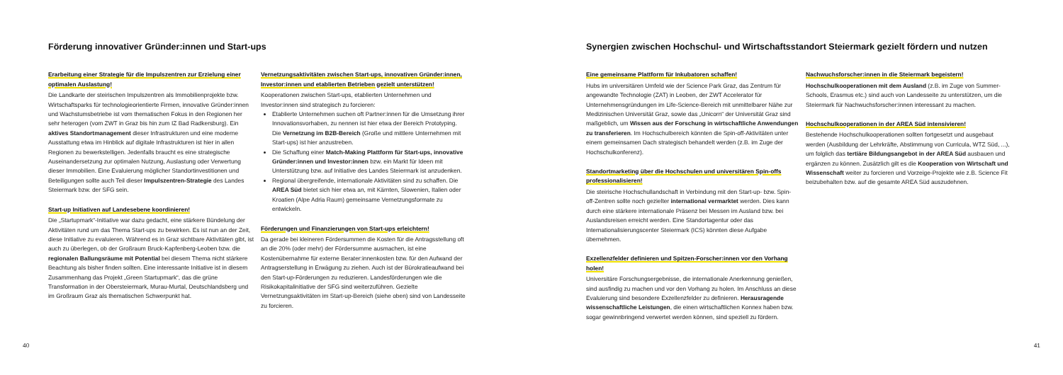Förderung innovativer Gründer:innen und Start-ups
Erarbeitung einer Strategie für die Impulszentren zur Erzielung einer optimalen Auslastung!
Die Landkarte der steirischen Impulszentren als Immobilienprojekte bzw. Wirtschaftsparks für technologieorientierte Firmen, innovative Gründer:innen und Wachstumsbetriebe ist vom thematischen Fokus in den Regionen her sehr heterogen (vom ZWT in Graz bis hin zum IZ Bad Radkersburg). Ein aktives Standortmanagement dieser Infrastrukturen und eine moderne Ausstattung etwa im Hinblick auf digitale Infrastrukturen ist hier in allen Regionen zu bewerkstelligen. Jedenfalls braucht es eine strategische Auseinandersetzung zur optimalen Nutzung, Auslastung oder Verwertung dieser Immobilien. Eine Evaluierung möglicher Standortinvestitionen und Beteiligungen sollte auch Teil dieser Impulszentren-Strategie des Landes Steiermark bzw. der SFG sein.
Start-up Initiativen auf Landesebene koordinieren!
Die „Startupmark“-Initiative war dazu gedacht, eine stärkere Bündelung der Aktivitäten rund um das Thema Start-ups zu bewirken. Es ist nun an der Zeit, diese Initiative zu evaluieren. Während es in Graz sichtbare Aktivitäten gibt, ist auch zu überlegen, ob der Großraum Bruck-Kapfenberg-Leoben bzw. die regionalen Ballungsräume mit Potential bei diesem Thema nicht stärkere Beachtung als bisher finden sollten. Eine interessante Initiative ist in diesem Zusammenhang das Projekt „Green Startupmark“, das die grüne Transformation in der Obersteiermark, Murau-Murtal, Deutschlandsberg und im Großraum Graz als thematischen Schwerpunkt hat.
Vernetzungsaktivitäten zwischen Start-ups, innovativen Gründer:innen, Investor:innen und etablierten Betrieben gezielt unterstützen!
Kooperationen zwischen Start-ups, etablierten Unternehmen und Investor:innen sind strategisch zu forcieren:
Etablierte Unternehmen suchen oft Partner:innen für die Umsetzung ihrer Innovationsvorhaben, zu nennen ist hier etwa der Bereich Prototyping. Die Vernetzung im B2B-Bereich (Große und mittlere Unternehmen mit Start-ups) ist hier anzustreben.
Die Schaffung einer Match-Making Plattform für Start-ups, innovative Gründer:innen und Investor:innen bzw. ein Markt für Ideen mit Unterstützung bzw. auf Initiative des Landes Steiermark ist anzudenken.
Regional übergreifende, internationale Aktivitäten sind zu schaffen. Die AREA Süd bietet sich hier etwa an, mit Kärnten, Slowenien, Italien oder Kroatien (Alpe Adria Raum) gemeinsame Vernetzungsformate zu entwickeln.
Förderungen und Finanzierungen von Start-ups erleichtern!
Da gerade bei kleineren Fördersummen die Kosten für die Antragsstellung oft an die 20% (oder mehr) der Fördersumme ausmachen, ist eine Kostenübernahme für externe Berater:innenkosten bzw. für den Aufwand der Antragserstellung in Erwägung zu ziehen. Auch ist der Bürokratieaufwand bei den Start-up-Förderungen zu reduzieren. Landesförderungen wie die Risikokapitalinitiative der SFG sind weiterzuführen. Gezielte Vernetzungsaktivitäten im Start-up-Bereich (siehe oben) sind von Landesseite zu forcieren.
40
Synergien zwischen Hochschul- und Wirtschaftsstandort Steiermark gezielt fördern und nutzen
Eine gemeinsame Plattform für Inkubatoren schaffen!
Hubs im universitären Umfeld wie der Science Park Graz, das Zentrum für angewandte Technologie (ZAT) in Leoben, der ZWT Accelerator für Unternehmensgründungen im Life-Science-Bereich mit unmittelbarer Nähe zur Medizinischen Universität Graz, sowie das „Unicorn“ der Universität Graz sind maßgeblich, um Wissen aus der Forschung in wirtschaftliche Anwendungen zu transferieren. Im Hochschulbereich könnten die Spin-off-Aktivitäten unter einem gemeinsamen Dach strategisch behandelt werden (z.B. im Zuge der Hochschulkonferenz).
Standortmarketing über die Hochschulen und universitären Spin-offs professionalisieren!
Die steirische Hochschullandschaft in Verbindung mit den Start-up- bzw. Spin-off-Zentren sollte noch gezielter international vermarktet werden. Dies kann durch eine stärkere internationale Präsenz bei Messen im Ausland bzw. bei Auslandsreisen erreicht werden. Eine Standortagentur oder das Internationalisierungscenter Steiermark (ICS) könnten diese Aufgabe übernehmen.
Exzellenzfelder definieren und Spitzen-Forscher:innen vor den Vorhang holen!
Universitäre Forschungsergebnisse, die internationale Anerkennung genießen, sind ausfindig zu machen und vor den Vorhang zu holen. Im Anschluss an diese Evaluierung sind besondere Exzellenzfelder zu definieren. Herausragende wissenschaftliche Leistungen, die einen wirtschaftlichen Konnex haben bzw. sogar gewinnbringend verwertet werden können, sind speziell zu fördern.
Nachwuchsforscher:innen in die Steiermark begeistern!
Hochschulkooperationen mit dem Ausland (z.B. im Zuge von Summer-Schools, Erasmus etc.) sind auch von Landesseite zu unterstützen, um die Steiermark für Nachwuchsforscher:innen interessant zu machen.
Hochschulkooperationen in der AREA Süd intensivieren!
Bestehende Hochschulkooperationen sollten fortgesetzt und ausgebaut werden (Ausbildung der Lehrkräfte, Abstimmung von Curricula, WTZ Süd, ...), um folglich das tertiäre Bildungsangebot in der AREA Süd ausbauen und ergänzen zu können. Zusätzlich gilt es die Kooperation von Wirtschaft und Wissenschaft weiter zu forcieren und Vorzeige-Projekte wie z.B. Science Fit beizubehalten bzw. auf die gesamte AREA Süd auszudehnen.
41